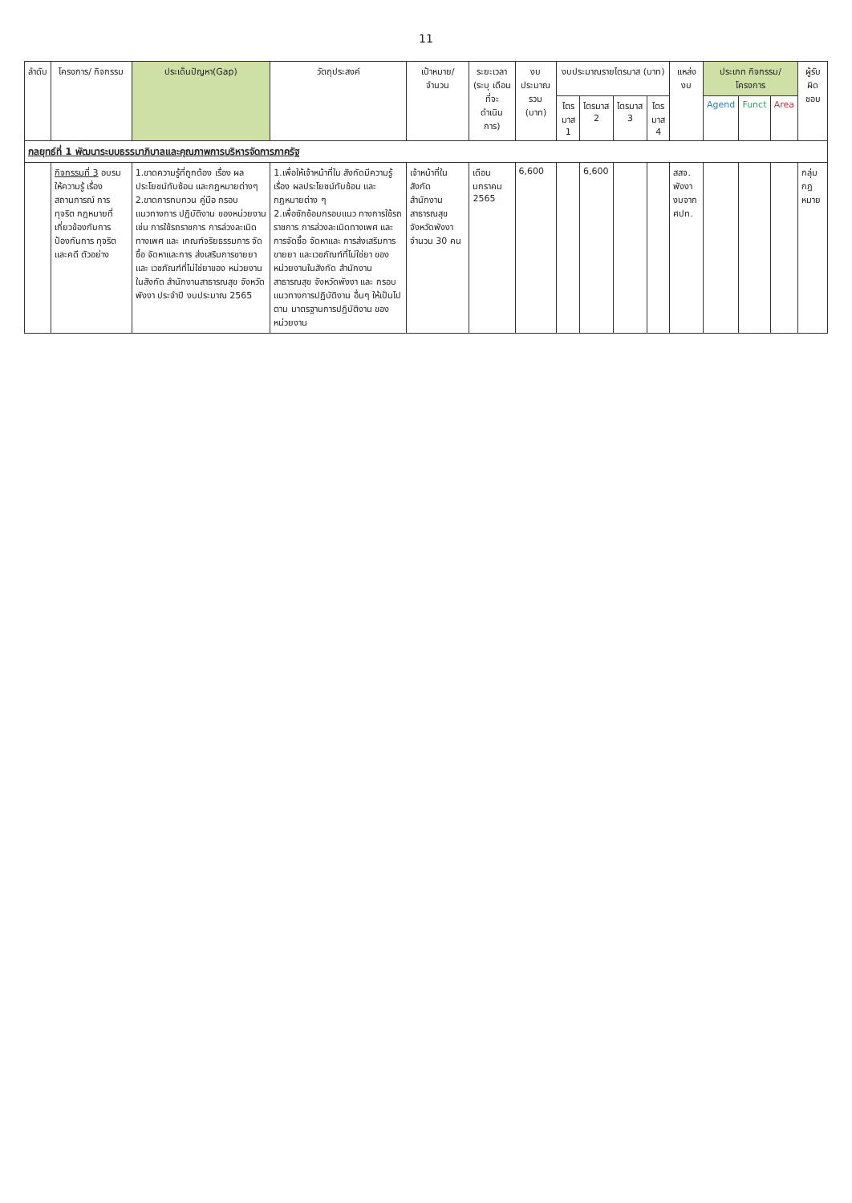11
| ลำดับ | โครงการ/ กิจกรรม | ประเด็นปัญหา(Gap) | วัตถุประสงค์ | เป้าหมาย/ จำนวน | ระยะเวลา (ระบุ เดือน ที่จะ ดำเนินการ) | งบประมาณ รวม (บาท) | งบประมาณรายไตรมาส (บาท) | | | | แหล่งงบ | ประเภท กิจกรรม/ โครงการ | | | ผู้รับ ผิด ชอบ |
| --- | --- | --- | --- | --- | --- | --- | --- | --- | --- | --- | --- | --- | --- | --- | --- |
| | | | | | | | ไตร มาส 1 | ไตรมาส 2 | ไตรมาส 3 | ไตร มาส 4 | | Agend | Funct | Area | |
| กลยุทธ์ที่ 1 พัฒนาระบบธรรมาภิบาลและคุณภาพการบริหารจัดการภาครัฐ | | | | | | | | | | | | | | | |
| | กิจกรรมที่ 3 อบรมให้ความรู้ เรื่องสถานการณ์ การทุจริต กฎหมายที่ เกี่ยวข้องกับการ ป้องกันการ ทุจริตและคดี ตัวอย่าง | 1.ขาดความรู้ที่ถูกต้อง เรื่อง ผลประโยชน์ทับซ้อน และกฎหมายต่างๆ 2.ขาดการทบทวน คู่มือ กรอบ แนวทางการ ปฏิบัติงาน ของหน่วยงาน เช่น การใช้รถราชการ การล่วงละเมิดทางเพศ และ เกณฑ์จริยธรรมการ จัดซื้อ จัดหาและการ ส่งเสริมการขายยาและ เวชภัณฑ์ที่ไม่ใช่ยาของ หน่วยงานในสังกัด สำนักงานสาธารณสุข จังหวัดพังงา ประจำปี งบประมาณ 2565 | 1.เพื่อให้เจ้าหน้าที่ใน สังกัดมีความรู้เรื่อง ผลประโยชน์ทับซ้อน และกฎหมายต่าง ๆ 2.เพื่อซักซ้อมกรอบแนว ทางการใช้รถราชการ การล่วงละเมิดทางเพศ และการจัดซื้อ จัดหาและ การส่งเสริมการขายยา และเวชภัณฑ์ที่ไม่ใช่ยา ของหน่วยงานในสังกัด สำนักงานสาธารณสุข จังหวัดพังงา และ กรอบ แนวทางการปฏิบัติงาน อื่นๆ ให้เป็นไปตาม มาตรฐานการปฏิบัติงาน ของหน่วยงาน | เจ้าหน้าที่ใน สังกัด สำนักงาน สาธารณสุข จังหวัดพังงา จำนวน 30 คน | เดือน มกราคม 2565 | 6,600 | | 6,600 | | | สสจ. พังงา งบจาก ศปท. | | | | กลุ่ม กฎ หมาย |